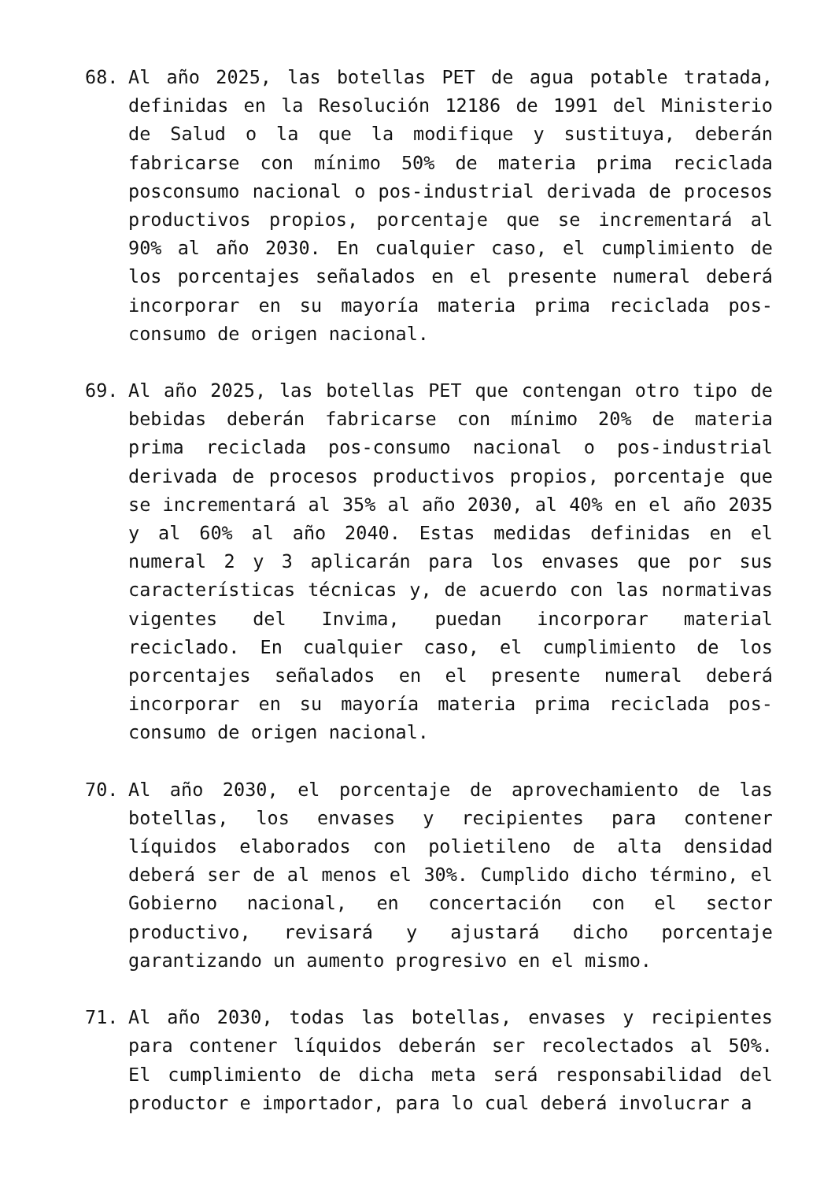68. Al año 2025, las botellas PET de agua potable tratada, definidas en la Resolución 12186 de 1991 del Ministerio de Salud o la que la modifique y sustituya, deberán fabricarse con mínimo 50% de materia prima reciclada posconsumo nacional o pos-industrial derivada de procesos productivos propios, porcentaje que se incrementará al 90% al año 2030. En cualquier caso, el cumplimiento de los porcentajes señalados en el presente numeral deberá incorporar en su mayoría materia prima reciclada pos-consumo de origen nacional.
69. Al año 2025, las botellas PET que contengan otro tipo de bebidas deberán fabricarse con mínimo 20% de materia prima reciclada pos-consumo nacional o pos-industrial derivada de procesos productivos propios, porcentaje que se incrementará al 35% al año 2030, al 40% en el año 2035 y al 60% al año 2040. Estas medidas definidas en el numeral 2 y 3 aplicarán para los envases que por sus características técnicas y, de acuerdo con las normativas vigentes del Invima, puedan incorporar material reciclado. En cualquier caso, el cumplimiento de los porcentajes señalados en el presente numeral deberá incorporar en su mayoría materia prima reciclada pos-consumo de origen nacional.
70. Al año 2030, el porcentaje de aprovechamiento de las botellas, los envases y recipientes para contener líquidos elaborados con polietileno de alta densidad deberá ser de al menos el 30%. Cumplido dicho término, el Gobierno nacional, en concertación con el sector productivo, revisará y ajustará dicho porcentaje garantizando un aumento progresivo en el mismo.
71. Al año 2030, todas las botellas, envases y recipientes para contener líquidos deberán ser recolectados al 50%. El cumplimiento de dicha meta será responsabilidad del productor e importador, para lo cual deberá involucrar a